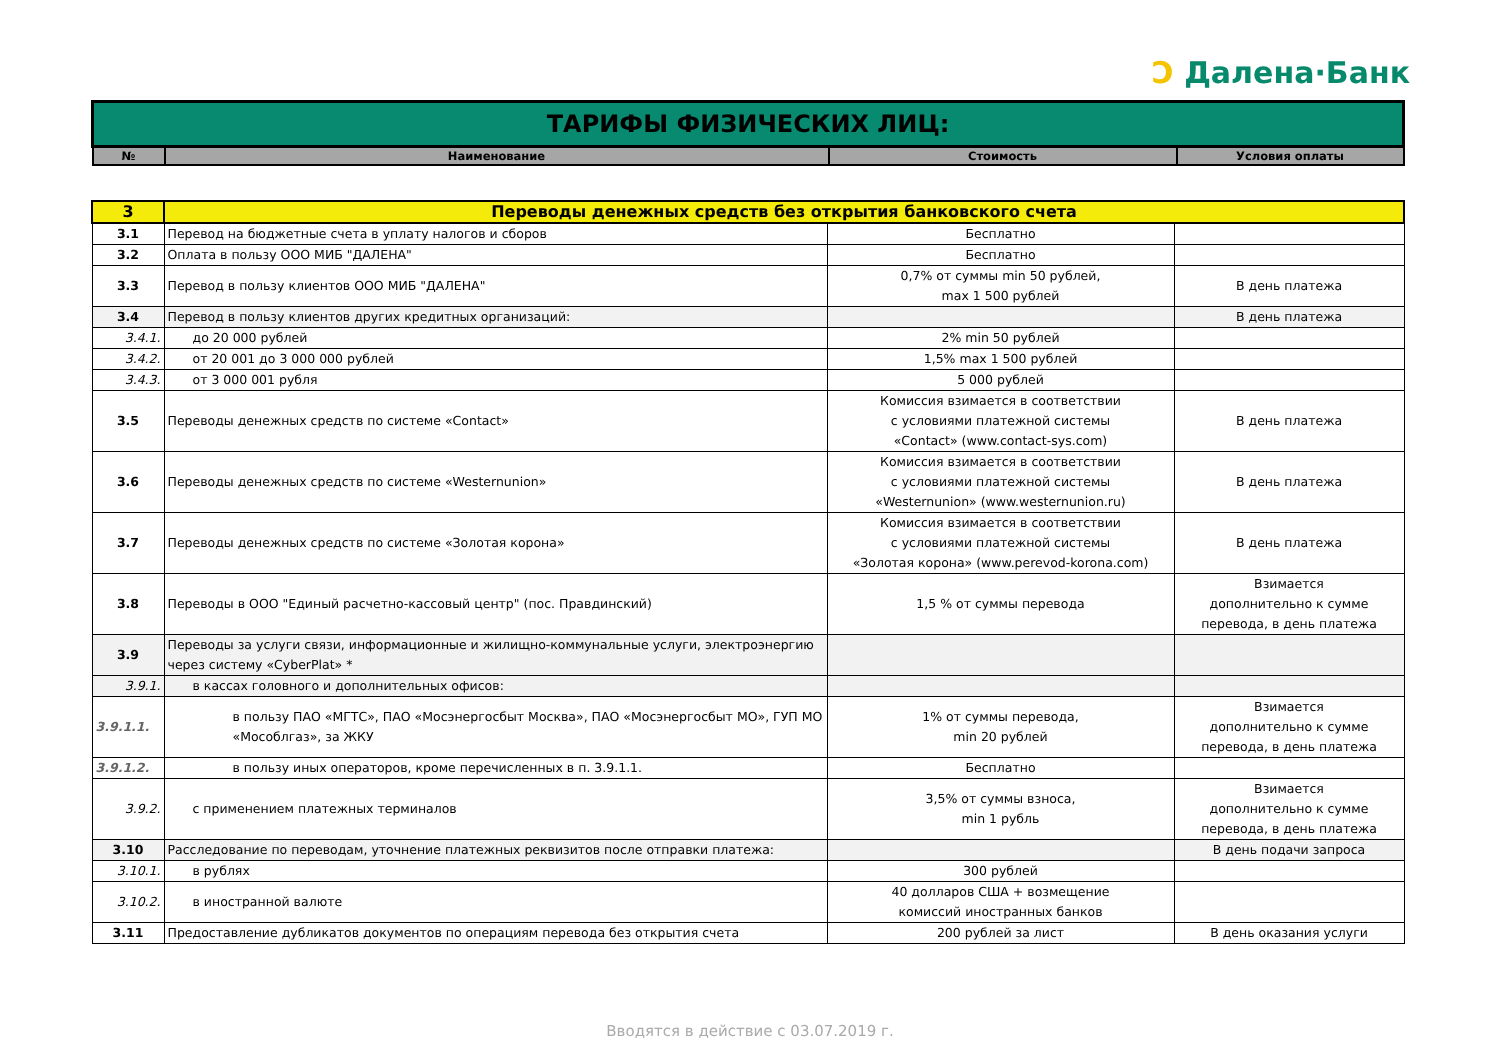Ɔ Далена·Банк
| ТАРИФЫ ФИЗИЧЕСКИХ ЛИЦ: | | | |
| № | Наименование | Стоимость | Условия оплаты |
| 3 | Переводы денежных средств без открытия банковского счета | | |
| 3.1 | Перевод на бюджетные счета в уплату налогов и сборов | Бесплатно | |
| 3.2 | Оплата в пользу ООО МИБ "ДАЛЕНА" | Бесплатно | |
| 3.3 | Перевод в пользу клиентов ООО МИБ "ДАЛЕНА" | 0,7% от суммы min 50 рублей, max 1 500 рублей | В день платежа |
| 3.4 | Перевод в пользу клиентов других кредитных организаций: | | В день платежа |
| 3.4.1. | до 20 000 рублей | 2% min 50 рублей | |
| 3.4.2. | от 20 001 до 3 000 000 рублей | 1,5% max 1 500 рублей | |
| 3.4.3. | от 3 000 001 рубля | 5 000 рублей | |
| 3.5 | Переводы денежных средств по системе «Contact» | Комиссия взимается в соответствии с условиями платежной системы «Contact» (www.contact-sys.com) | В день платежа |
| 3.6 | Переводы денежных средств по системе «Westernunion» | Комиссия взимается в соответствии с условиями платежной системы «Westernunion» (www.westernunion.ru) | В день платежа |
| 3.7 | Переводы денежных средств по системе «Золотая корона» | Комиссия взимается в соответствии с условиями платежной системы «Золотая корона» (www.perevod-korona.com) | В день платежа |
| 3.8 | Переводы в ООО "Единый расчетно-кассовый центр" (пос. Правдинский) | 1,5 % от суммы перевода | Взимается дополнительно к сумме перевода, в день платежа |
| 3.9 | Переводы за услуги связи, информационные и жилищно-коммунальные услуги, электроэнергию через систему «CyberPlat» * | | |
| 3.9.1. | в кассах головного и дополнительных офисов: | | |
| 3.9.1.1. | в пользу ПАО «МГТС», ПАО «Мосэнергосбыт Москва», ПАО «Мосэнергосбыт МО», ГУП МО «Мособлгаз», за ЖКУ | 1% от суммы перевода, min 20 рублей | Взимается дополнительно к сумме перевода, в день платежа |
| 3.9.1.2. | в пользу иных операторов, кроме перечисленных в п. 3.9.1.1. | Бесплатно | |
| 3.9.2. | с применением платежных терминалов | 3,5% от суммы взноса, min 1 рубль | Взимается дополнительно к сумме перевода, в день платежа |
| 3.10 | Расследование по переводам, уточнение платежных реквизитов после отправки платежа: | | В день подачи запроса |
| 3.10.1. | в рублях | 300 рублей | |
| 3.10.2. | в иностранной валюте | 40 долларов США + возмещение комиссий иностранных банков | |
| 3.11 | Предоставление дубликатов документов по операциям перевода без открытия счета | 200 рублей за лист | В день оказания услуги |
Вводятся в действие с 03.07.2019 г.